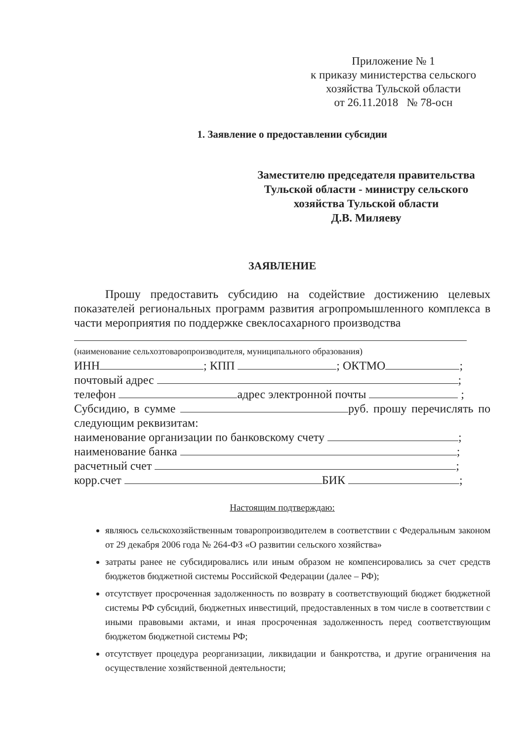Приложение № 1
к приказу министерства сельского
хозяйства Тульской области
от 26.11.2018 № 78-осн
1. Заявление о предоставлении субсидии
Заместителю председателя правительства
Тульской области - министру сельского
хозяйства Тульской области
Д.В. Миляеву
ЗАЯВЛЕНИЕ
Прошу предоставить субсидию на содействие достижению целевых показателей региональных программ развития агропромышленного комплекса в части мероприятия по поддержке свеклосахарного производства
(наименование сельхозтоваропроизводителя, муниципального образования)
ИНН ; КПП ; ОКТМО ;
почтовый адрес ;
телефон адрес электронной почты ;
Субсидию, в сумме руб. прошу перечислять по следующим реквизитам:
наименование организации по банковскому счету ;
наименование банка ;
расчетный счет ;
корр.счет БИК ;
Настоящим подтверждаю:
являюсь сельскохозяйственным товаропроизводителем в соответствии с Федеральным законом от 29 декабря 2006 года № 264-ФЗ «О развитии сельского хозяйства»
затраты ранее не субсидировались или иным образом не компенсировались за счет средств бюджетов бюджетной системы Российской Федерации (далее – РФ);
отсутствует просроченная задолженность по возврату в соответствующий бюджет бюджетной системы РФ субсидий, бюджетных инвестиций, предоставленных в том числе в соответствии с иными правовыми актами, и иная просроченная задолженность перед соответствующим бюджетом бюджетной системы РФ;
отсутствует процедура реорганизации, ликвидации и банкротства, и другие ограничения на осуществление хозяйственной деятельности;